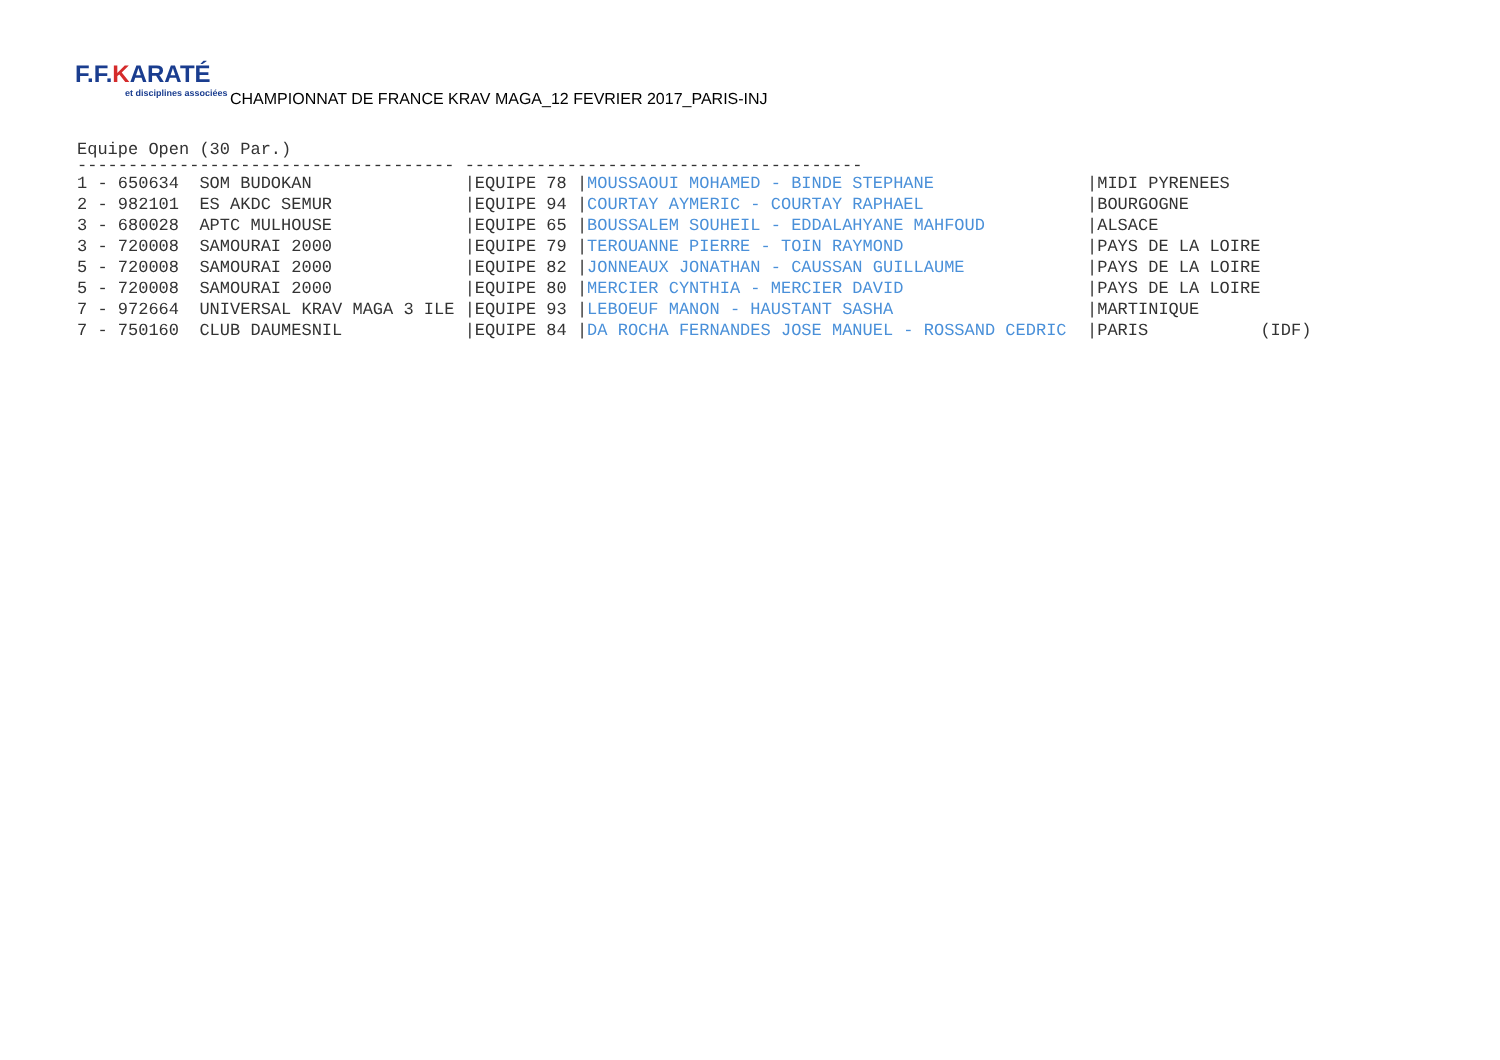F.F.KARATÉ et disciplines associées
CHAMPIONNAT DE FRANCE KRAV MAGA_12 FEVRIER 2017_PARIS-INJ
Equipe Open (30 Par.)
------------------------------------- ---------------------------------------
| 1 - 650634 SOM BUDOKAN | /EQUIPE 78 / | MOUSSAOUI MOHAMED - BINDE STEPHANE | /MIDI PYRENEES | |
| 2 - 982101 ES AKDC SEMUR | /EQUIPE 94 / | COURTAY AYMERIC - COURTAY RAPHAEL | /BOURGOGNE | |
| 3 - 680028 APTC MULHOUSE | /EQUIPE 65 / | BOUSSALEM SOUHEIL - EDDALAHYANE MAHFOUD | /ALSACE | |
| 3 - 720008 SAMOURAI 2000 | /EQUIPE 79 / | TEROUANNE PIERRE - TOIN RAYMOND | /PAYS DE LA LOIRE | |
| 5 - 720008 SAMOURAI 2000 | /EQUIPE 82 / | JONNEAUX JONATHAN - CAUSSAN GUILLAUME | /PAYS DE LA LOIRE | |
| 5 - 720008 SAMOURAI 2000 | /EQUIPE 80 / | MERCIER CYNTHIA - MERCIER DAVID | /PAYS DE LA LOIRE | |
| 7 - 972664 UNIVERSAL KRAV MAGA 3 ILE | /EQUIPE 93 / | LEBOEUF MANON - HAUSTANT SASHA | /MARTINIQUE | |
| 7 - 750160 CLUB DAUMESNIL | /EQUIPE 84 / | DA ROCHA FERNANDES JOSE MANUEL - ROSSAND CEDRIC | /PARIS | (IDF) |